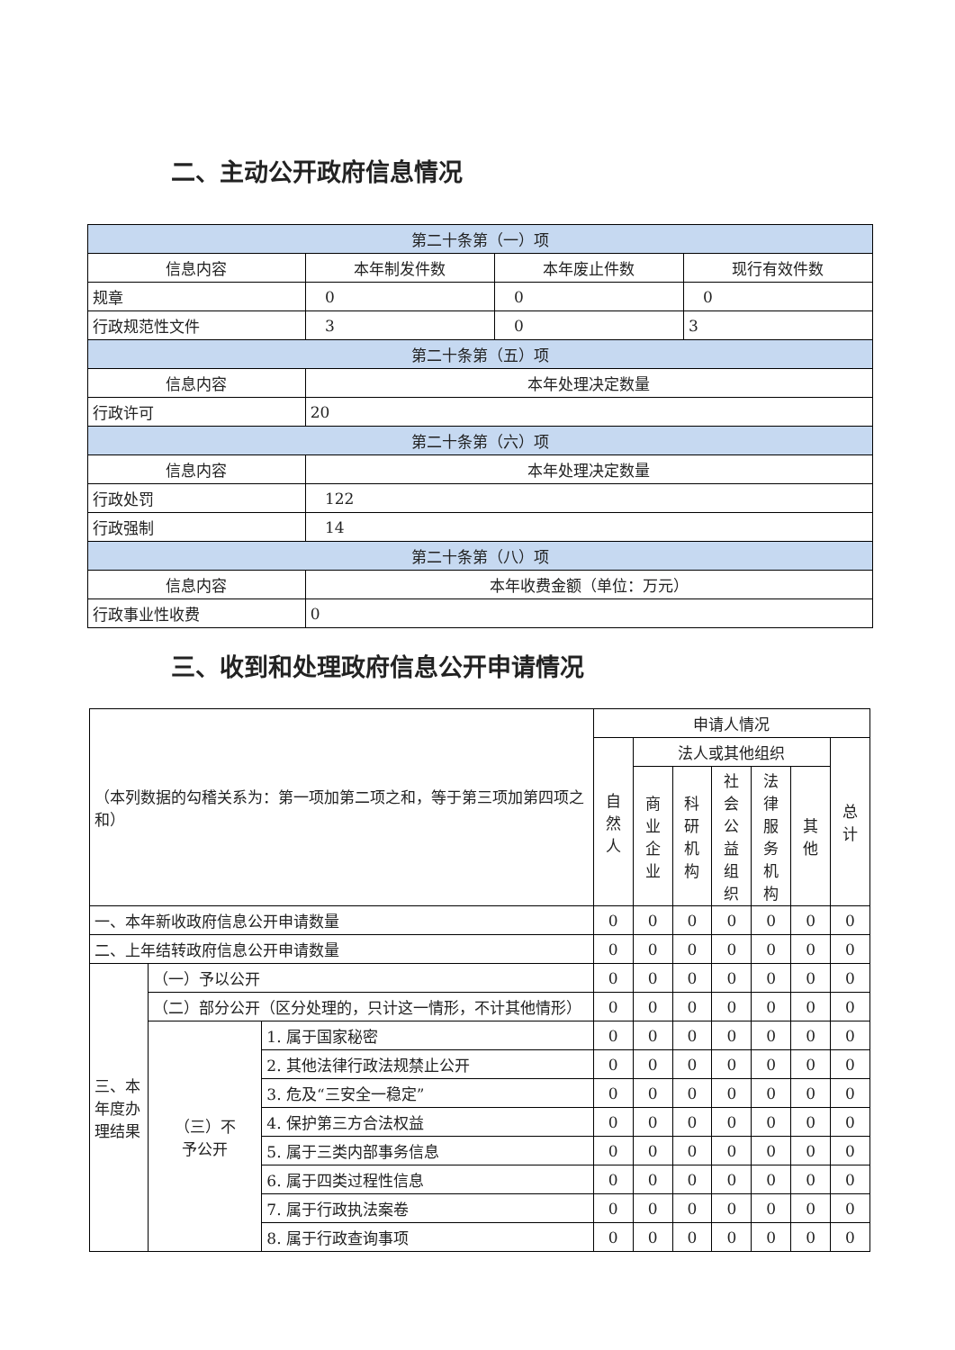二、主动公开政府信息情况
| 第二十条第（一）项 | | | |
| --- | --- | --- | --- |
| 信息内容 | 本年制发件数 | 本年废止件数 | 现行有效件数 |
| 规章 | 0 | 0 | 0 |
| 行政规范性文件 | 3 | 0 | 3 |
| 第二十条第（五）项 | | | |
| 信息内容 | 本年处理决定数量 | | |
| 行政许可 | 20 | | |
| 第二十条第（六）项 | | | |
| 信息内容 | 本年处理决定数量 | | |
| 行政处罚 | 122 | | |
| 行政强制 | 14 | | |
| 第二十条第（八）项 | | | |
| 信息内容 | 本年收费金额（单位：万元） | | |
| 行政事业性收费 | 0 | | |
三、收到和处理政府信息公开申请情况
| （本列数据的勾稽关系为：第一项加第二项之和，等于第三项加第四项之和） | | | 申请人情况 | | | | | | |
| | | | 自然 人 | 法人或其他组织 | | | | | 总计 |
| | | | | 商业 企业 | 科研 机构 | 社会 公益 组织 | 法律 服务 机构 | 其他 | |
| 一、本年新收政府信息公开申请数量 | | | 0 | 0 | 0 | 0 | 0 | 0 | 0 |
| 二、上年结转政府信息公开申请数量 | | | 0 | 0 | 0 | 0 | 0 | 0 | 0 |
| 三、本 年度办 理结果 | （一）予以公开 | | 0 | 0 | 0 | 0 | 0 | 0 | 0 |
| | （二）部分公开（区分处理的，只计这一情形，不计其他情形） | | 0 | 0 | 0 | 0 | 0 | 0 | 0 |
| | （三）不 予公开 | 1. 属于国家秘密 | 0 | 0 | 0 | 0 | 0 | 0 | 0 |
| | | 2. 其他法律行政法规禁止公开 | 0 | 0 | 0 | 0 | 0 | 0 | 0 |
| | | 3. 危及“三安全一稳定” | 0 | 0 | 0 | 0 | 0 | 0 | 0 |
| | | 4. 保护第三方合法权益 | 0 | 0 | 0 | 0 | 0 | 0 | 0 |
| | | 5. 属于三类内部事务信息 | 0 | 0 | 0 | 0 | 0 | 0 | 0 |
| | | 6. 属于四类过程性信息 | 0 | 0 | 0 | 0 | 0 | 0 | 0 |
| | | 7. 属于行政执法案卷 | 0 | 0 | 0 | 0 | 0 | 0 | 0 |
| | | 8. 属于行政查询事项 | 0 | 0 | 0 | 0 | 0 | 0 | 0 |